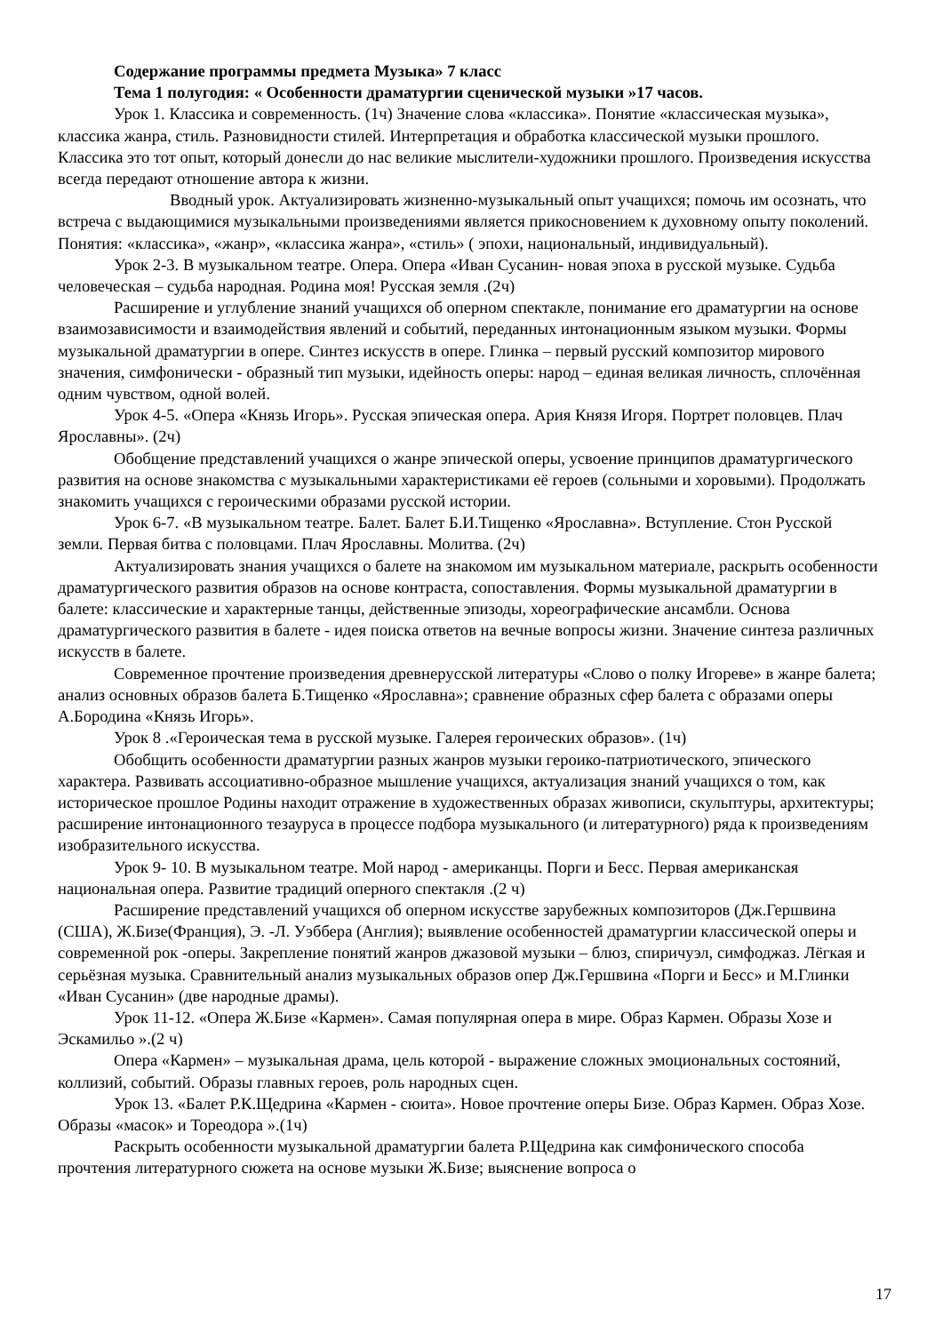Содержание программы предмета Музыка» 7 класс
Тема 1 полугодия: « Особенности драматургии сценической музыки »17 часов.
Урок 1. Классика и современность. (1ч) Значение слова «классика». Понятие «классическая музыка», классика жанра, стиль. Разновидности стилей. Интерпретация и обработка классической музыки прошлого. Классика это тот опыт, который донесли до нас великие мыслители-художники прошлого. Произведения искусства всегда передают отношение автора к жизни.
Вводный урок. Актуализировать жизненно-музыкальный опыт учащихся; помочь им осознать, что встреча с выдающимися музыкальными произведениями является прикосновением к духовному опыту поколений. Понятия: «классика», «жанр», «классика жанра», «стиль» ( эпохи, национальный, индивидуальный).
Урок 2-3. В музыкальном театре. Опера. Опера «Иван Сусанин- новая эпоха в русской музыке. Судьба человеческая – судьба народная. Родина моя! Русская земля .(2ч)
Расширение и углубление знаний учащихся об оперном спектакле, понимание его драматургии на основе взаимозависимости и взаимодействия явлений и событий, переданных интонационным языком музыки. Формы музыкальной драматургии в опере. Синтез искусств в опере. Глинка – первый русский композитор мирового значения, симфонически - образный тип музыки, идейность оперы: народ – единая великая личность, сплочённая одним чувством, одной волей.
Урок 4-5. «Опера «Князь Игорь». Русская эпическая опера. Ария Князя Игоря. Портрет половцев. Плач Ярославны». (2ч)
Обобщение представлений учащихся о жанре эпической оперы, усвоение принципов драматургического развития на основе знакомства с музыкальными характеристиками её героев (сольными и хоровыми). Продолжать знакомить учащихся с героическими образами русской истории.
Урок 6-7. «В музыкальном театре. Балет. Балет Б.И.Тищенко «Ярославна». Вступление. Стон Русской земли. Первая битва с половцами. Плач Ярославны. Молитва. (2ч)
Актуализировать знания учащихся о балете на знакомом им музыкальном материале, раскрыть особенности драматургического развития образов на основе контраста, сопоставления. Формы музыкальной драматургии в балете: классические и характерные танцы, действенные эпизоды, хореографические ансамбли. Основа драматургического развития в балете - идея поиска ответов на вечные вопросы жизни. Значение синтеза различных искусств в балете.
Современное прочтение произведения древнерусской литературы «Слово о полку Игореве» в жанре балета; анализ основных образов балета Б.Тищенко «Ярославна»; сравнение образных сфер балета с образами оперы А.Бородина «Князь Игорь».
Урок 8 .«Героическая тема в русской музыке. Галерея героических образов». (1ч)
Обобщить особенности драматургии разных жанров музыки героико-патриотического, эпического характера. Развивать ассоциативно-образное мышление учащихся, актуализация знаний учащихся о том, как историческое прошлое Родины находит отражение в художественных образах живописи, скульптуры, архитектуры; расширение интонационного тезауруса в процессе подбора музыкального (и литературного) ряда к произведениям изобразительного искусства.
Урок 9- 10. В музыкальном театре. Мой народ - американцы. Порги и Бесс. Первая американская национальная опера. Развитие традиций оперного спектакля .(2 ч)
Расширение представлений учащихся об оперном искусстве зарубежных композиторов (Дж.Гершвина (США), Ж.Бизе(Франция), Э. -Л. Уэббера (Англия); выявление особенностей драматургии классической оперы и современной рок -оперы. Закрепление понятий жанров джазовой музыки – блюз, спиричуэл, симфоджаз. Лёгкая и серьёзная музыка. Сравнительный анализ музыкальных образов опер Дж.Гершвина «Порги и Бесс» и М.Глинки «Иван Сусанин» (две народные драмы).
Урок 11-12. «Опера Ж.Бизе «Кармен». Самая популярная опера в мире. Образ Кармен. Образы Хозе и Эскамильо ».(2 ч)
Опера «Кармен» – музыкальная драма, цель которой - выражение сложных эмоциональных состояний, коллизий, событий. Образы главных героев, роль народных сцен.
Урок 13. «Балет Р.К.Щедрина «Кармен - сюита». Новое прочтение оперы Бизе. Образ Кармен. Образ Хозе. Образы «масок» и Тореодора ».(1ч)
Раскрыть особенности музыкальной драматургии балета Р.Щедрина как симфонического способа прочтения литературного сюжета на основе музыки Ж.Бизе; выяснение вопроса о
17